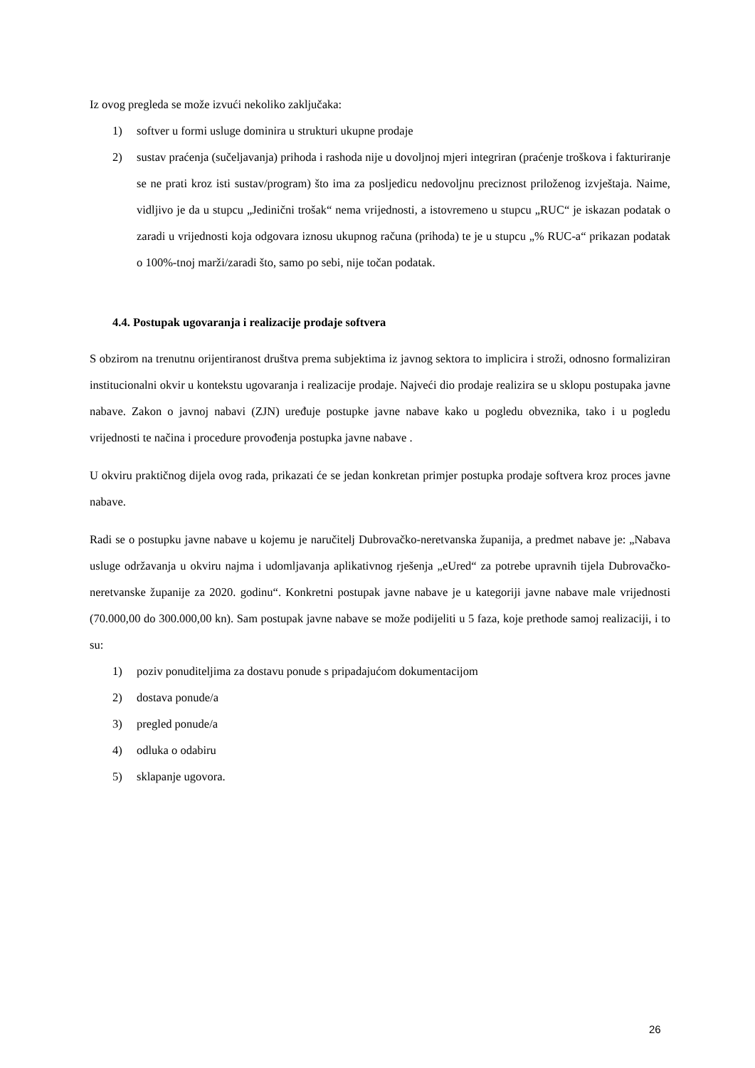Iz ovog pregleda se može izvući nekoliko zaključaka:
1) softver u formi usluge dominira u strukturi ukupne prodaje
2) sustav praćenja (sučeljavanja) prihoda i rashoda nije u dovoljnoj mjeri integriran (praćenje troškova i fakturiranje se ne prati kroz isti sustav/program) što ima za posljedicu nedovoljnu preciznost priloženog izvještaja. Naime, vidljivo je da u stupcu „Jedinični trošak“ nema vrijednosti, a istovremeno u stupcu „RUC“ je iskazan podatak o zaradi u vrijednosti koja odgovara iznosu ukupnog računa (prihoda) te je u stupcu „% RUC-a“ prikazan podatak o 100%-tnoj marži/zaradi što, samo po sebi, nije točan podatak.
4.4. Postupak ugovaranja i realizacije prodaje softvera
S obzirom na trenutnu orijentiranost društva prema subjektima iz javnog sektora to implicira i stroži, odnosno formaliziran institucionalni okvir u kontekstu ugovaranja i realizacije prodaje. Najveći dio prodaje realizira se u sklopu postupaka javne nabave. Zakon o javnoj nabavi (ZJN) uređuje postupke javne nabave kako u pogledu obveznika, tako i u pogledu vrijednosti te načina i procedure provođenja postupka javne nabave .
U okviru praktičnog dijela ovog rada, prikazati će se jedan konkretan primjer postupka prodaje softvera kroz proces javne nabave.
Radi se o postupku javne nabave u kojemu je naručitelj Dubrovačko-neretvanska županija, a predmet nabave je: „Nabava usluge održavanja u okviru najma i udomljavanja aplikativnog rješenja „eUred“ za potrebe upravnih tijela Dubrovačko-neretvanske županije za 2020. godinu“. Konkretni postupak javne nabave je u kategoriji javne nabave male vrijednosti (70.000,00 do 300.000,00 kn). Sam postupak javne nabave se može podijeliti u 5 faza, koje prethode samoj realizaciji, i to su:
1) poziv ponuditeljima za dostavu ponude s pripadajućom dokumentacijom
2) dostava ponude/a
3) pregled ponude/a
4) odluka o odabiru
5) sklapanje ugovora.
26